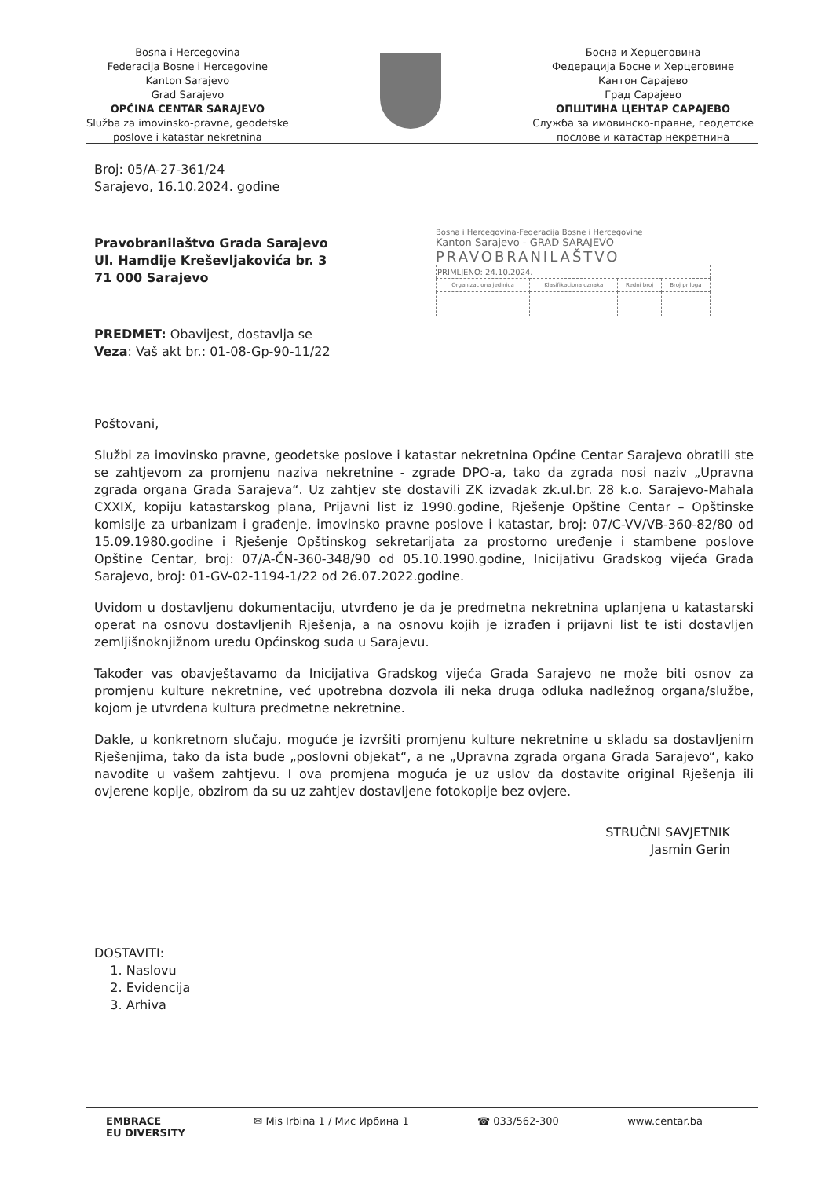Bosna i Hercegovina
Federacija Bosne i Hercegovine
Kanton Sarajevo
Grad Sarajevo
OPĆINA CENTAR SARAJEVO
Služba za imovinsko-pravne, geodetske
poslove i katastar nekretnina
Босна и Херцеговина
Федерација Босне и Херцеговине
Кантон Сарајево
Град Сарајево
ОПШТИНА ЦЕНТАР САРАЈЕВО
Служба за имовинско-правне, геодетске
послове и катастар некретнина
Bosna i Hercegovina-Federacija Bosne i Hercegovine
Kanton Sarajevo - GRAD SARAJEVO
PRAVOBRANILAŠTVO
| PRIMLJENO: 24.10.2024. | | | |
| Organizaciona jedinica | Klasifikaciona oznaka | Redni broj | Broj priloga |
Broj: 05/A-27-361/24
Sarajevo, 16.10.2024. godine
Pravobranilaštvo Grada Sarajevo
Ul. Hamdije Kreševljakovića br. 3
71 000 Sarajevo
PREDMET: Obavijest, dostavlja se
Veza: Vaš akt br.: 01-08-Gp-90-11/22
Poštovani,
Službi za imovinsko pravne, geodetske poslove i katastar nekretnina Općine Centar Sarajevo obratili ste se zahtjevom za promjenu naziva nekretnine - zgrade DPO-a, tako da zgrada nosi naziv „Upravna zgrada organa Grada Sarajeva“. Uz zahtjev ste dostavili ZK izvadak zk.ul.br. 28 k.o. Sarajevo-Mahala CXXIX, kopiju katastarskog plana, Prijavni list iz 1990.godine, Rješenje Opštine Centar – Opštinske komisije za urbanizam i građenje, imovinsko pravne poslove i katastar, broj: 07/C-VV/VB-360-82/80 od 15.09.1980.godine i Rješenje Opštinskog sekretarijata za prostorno uređenje i stambene poslove Opštine Centar, broj: 07/A-ČN-360-348/90 od 05.10.1990.godine, Inicijativu Gradskog vijeća Grada Sarajevo, broj: 01-GV-02-1194-1/22 od 26.07.2022.godine.
Uvidom u dostavljenu dokumentaciju, utvrđeno je da je predmetna nekretnina uplanjena u katastarski operat na osnovu dostavljenih Rješenja, a na osnovu kojih je izrađen i prijavni list te isti dostavljen zemljišnoknjižnom uredu Općinskog suda u Sarajevu.
Također vas obavještavamo da Inicijativa Gradskog vijeća Grada Sarajevo ne može biti osnov za promjenu kulture nekretnine, već upotrebna dozvola ili neka druga odluka nadležnog organa/službe, kojom je utvrđena kultura predmetne nekretnine.
Dakle, u konkretnom slučaju, moguće je izvršiti promjenu kulture nekretnine u skladu sa dostavljenim Rješenjima, tako da ista bude „poslovni objekat“, a ne „Upravna zgrada organa Grada Sarajevo“, kako navodite u vašem zahtjevu. I ova promjena moguća je uz uslov da dostavite original Rješenja ili ovjerene kopije, obzirom da su uz zahtjev dostavljene fotokopije bez ovjere.
STRUČNI SAVJETNIK
Jasmin Gerin
DOSTAVITI:
1. Naslovu
2. Evidencija
3. Arhiva
EMBRACE
EU DIVERSITY
✉ Mis Irbina 1 / Мис Ирбина 1 ☎ 033/562-300 www.centar.ba